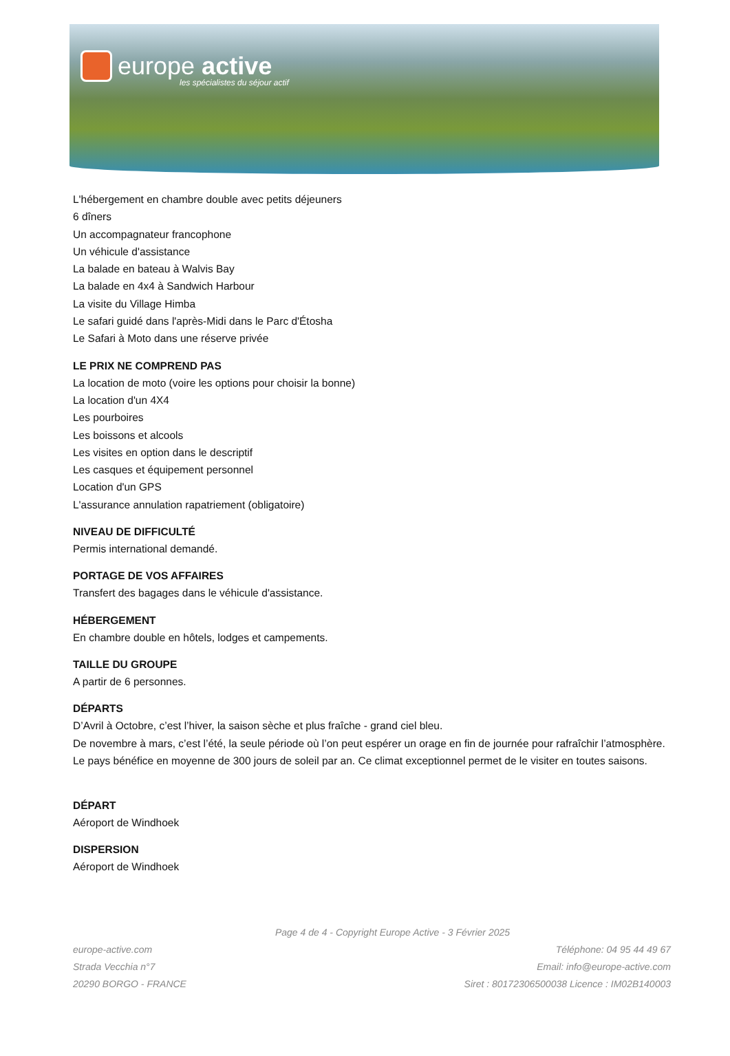europe active
les spécialistes du séjour actif
L'hébergement en chambre double avec petits déjeuners
6 dîners
Un accompagnateur francophone
Un véhicule d'assistance
La balade en bateau à Walvis Bay
La balade en 4x4 à Sandwich Harbour
La visite du Village Himba
Le safari guidé dans l'après-Midi dans le Parc d'Étosha
Le Safari à Moto dans une réserve privée
LE PRIX NE COMPREND PAS
La location de moto (voire les options pour choisir la bonne)
La location d'un 4X4
Les pourboires
Les boissons et alcools
Les visites en option dans le descriptif
Les casques et équipement personnel
Location d'un GPS
L'assurance annulation rapatriement (obligatoire)
NIVEAU DE DIFFICULTÉ
Permis international demandé.
PORTAGE DE VOS AFFAIRES
Transfert des bagages dans le véhicule d'assistance.
HÉBERGEMENT
En chambre double en hôtels, lodges et campements.
TAILLE DU GROUPE
A partir de 6 personnes.
DÉPARTS
D’Avril à Octobre, c’est l’hiver, la saison sèche et plus fraîche - grand ciel bleu.
De novembre à mars, c’est l’été, la seule période où l’on peut espérer un orage en fin de journée pour rafraîchir l’atmosphère.
Le pays bénéfice en moyenne de 300 jours de soleil par an. Ce climat exceptionnel permet de le visiter en toutes saisons.
DÉPART
Aéroport de Windhoek
DISPERSION
Aéroport de Windhoek
Page 4 de 4 - Copyright Europe Active - 3 Février 2025
europe-active.com
Strada Vecchia n°7
20290 BORGO - FRANCE
Téléphone: 04 95 44 49 67
Email: info@europe-active.com
Siret : 80172306500038 Licence : IM02B140003